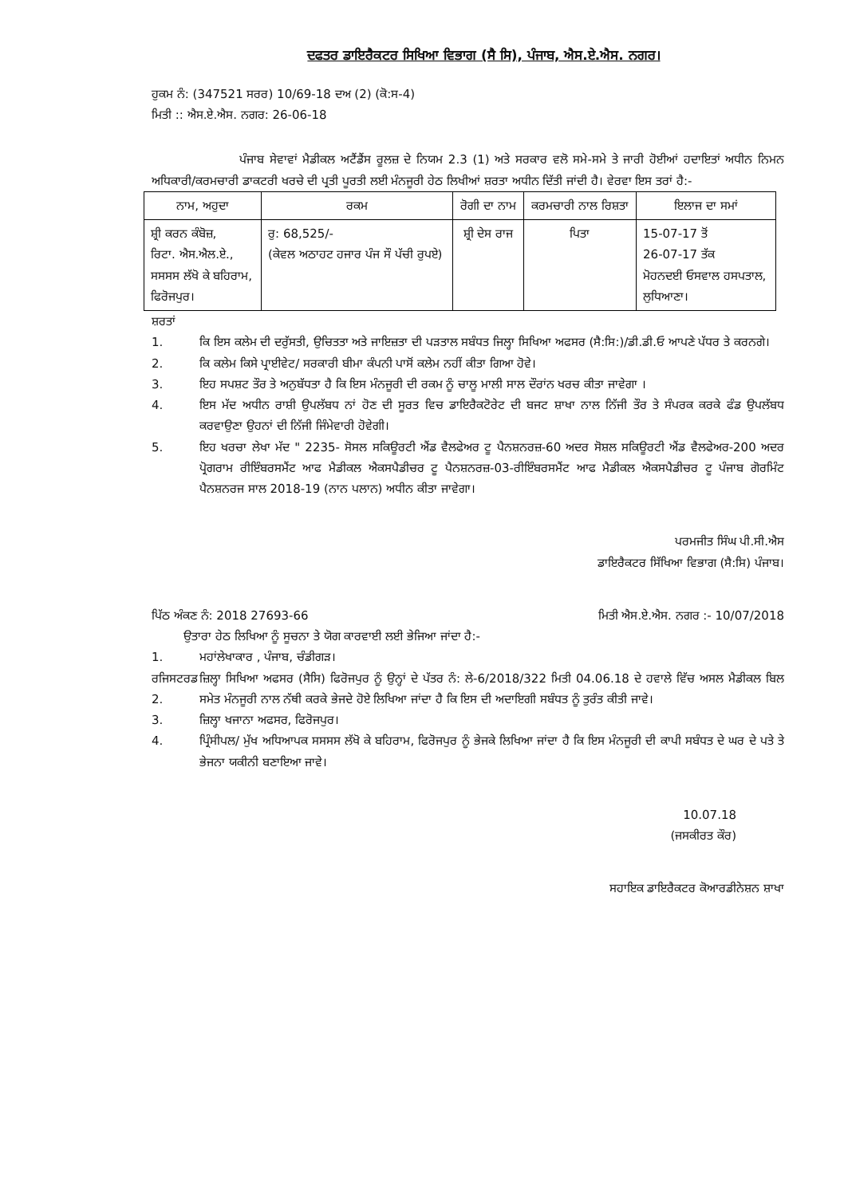ਦਫਤਰ ਡਾਇਰੈਕਟਰ ਸਿਖਿਆ ਵਿਭਾਗ (ਸੈ ਸਿ), ਪੰਜਾਬ, ਐਸ.ਏ.ਐਸ. ਨਗਰ।
ਹੁਕਮ ਨੰ: (347521 ਸਰਰ) 10/69-18 ਦਅ (2) (ਕੋ:ਸ-4)
ਮਿਤੀ :: ਐਸ.ਏ.ਐਸ. ਨਗਰ: 26-06-18
ਪੰਜਾਬ ਸੇਵਾਵਾਂ ਮੈਡੀਕਲ ਅਟੈਂਡੈਂਸ ਰੂਲਜ਼ ਦੇ ਨਿਯਮ 2.3 (1) ਅਤੇ ਸਰਕਾਰ ਵਲੋ ਸਮੇ-ਸਮੇ ਤੇ ਜਾਰੀ ਹੋਈਆਂ ਹਦਾਇਤਾਂ ਅਧੀਨ ਨਿਮਨ ਅਧਿਕਾਰੀ/ਕਰਮਚਾਰੀ ਡਾਕਟਰੀ ਖਰਚੇ ਦੀ ਪ੍ਰਤੀ ਪੂਰਤੀ ਲਈ ਮੰਨਜੂਰੀ ਹੇਠ ਲਿਖੀਆਂ ਸ਼ਰਤਾ ਅਧੀਨ ਦਿੱਤੀ ਜਾਂਦੀ ਹੈ। ਵੇਰਵਾ ਇਸ ਤਰਾਂ ਹੈ:-
| ਨਾਮ, ਅਹੁਦਾ | ਰਕਮ | ਰੋਗੀ ਦਾ ਨਾਮ | ਕਰਮਚਾਰੀ ਨਾਲ ਰਿਸ਼ਤਾ | ਇਲਾਜ ਦਾ ਸਮਾਂ |
| --- | --- | --- | --- | --- |
| ਸ਼੍ਰੀ ਕਰਨ ਕੰਬੋਜ਼, ਰਿਟਾ. ਐਸ.ਐਲ.ਏ., ਸਸਸਸ ਲੱਖੋ ਕੇ ਬਹਿਰਾਮ, ਫਿਰੋਜਪੁਰ। | ਰੁ: 68,525/- (ਕੇਵਲ ਅਠਾਹਟ ਹਜਾਰ ਪੰਜ ਸੌ ਪੱਚੀ ਰੁਪਏ) | ਸ਼੍ਰੀ ਦੇਸ ਰਾਜ | ਪਿਤਾ | 15-07-17 ਤੋਂ 26-07-17 ਤੱਕ ਮੋਹਨਦਈ ਓਸਵਾਲ ਹਸਪਤਾਲ, ਲੁਧਿਆਣਾ। |
ਸ਼ਰਤਾਂ
1. ਕਿ ਇਸ ਕਲੇਮ ਦੀ ਦਰੁੱਸਤੀ, ਉਚਿਤਤਾ ਅਤੇ ਜਾਇਜ਼ਤਾ ਦੀ ਪੜਤਾਲ ਸਬੰਧਤ ਜਿਲ੍ਹਾ ਸਿਖਿਆ ਅਫਸਰ (ਸੈ:ਸਿ:)/ਡੀ.ਡੀ.ਓ ਆਪਣੇ ਪੱਧਰ ਤੇ ਕਰਨਗੇ।
2. ਕਿ ਕਲੇਮ ਕਿਸੇ ਪ੍ਰਾਈਵੇਟ/ ਸਰਕਾਰੀ ਬੀਮਾ ਕੰਪਨੀ ਪਾਸੋਂ ਕਲੇਮ ਨਹੀਂ ਕੀਤਾ ਗਿਆ ਹੋਵੇ।
3. ਇਹ ਸਪਸ਼ਟ ਤੌਰ ਤੇ ਅਨੁਬੱਧਤਾ ਹੈ ਕਿ ਇਸ ਮੰਨਜੂਰੀ ਦੀ ਰਕਮ ਨੂੰ ਚਾਲੂ ਮਾਲੀ ਸਾਲ ਦੌਰਾਂਨ ਖਰਚ ਕੀਤਾ ਜਾਵੇਗਾ ।
4. ਇਸ ਮੱਦ ਅਧੀਨ ਰਾਸ਼ੀ ਉਪਲੱਬਧ ਨਾਂ ਹੋਣ ਦੀ ਸੂਰਤ ਵਿਚ ਡਾਇਰੈਕਟੋਰੇਟ ਦੀ ਬਜਟ ਸ਼ਾਖਾ ਨਾਲ ਨਿੱਜੀ ਤੌਰ ਤੇ ਸੰਪਰਕ ਕਰਕੇ ਫੰਡ ਉਪਲੱਬਧ ਕਰਵਾਉਣਾ ਉਹਨਾਂ ਦੀ ਨਿੱਜੀ ਜਿੰਮੇਵਾਰੀ ਹੋਵੇਗੀ।
5. ਇਹ ਖਰਚਾ ਲੇਖਾ ਮੱਦ " 2235- ਸੋਸਲ ਸਕਿਊਰਟੀ ਐਂਡ ਵੈਲਫੇਅਰ ਟੂ ਪੈਨਸ਼ਨਰਜ਼-60 ਅਦਰ ਸੋਸ਼ਲ ਸਕਿਊਰਟੀ ਐਂਡ ਵੈਲਫੇਅਰ-200 ਅਦਰ ਪ੍ਰੋਗਰਾਮ ਰੀਇੰਬਰਸਮੈਂਟ ਆਫ ਮੈਡੀਕਲ ਐਕਸਪੈਡੀਚਰ ਟੂ ਪੈਨਸ਼ਨਰਜ਼-03-ਰੀਇੰਬਰਸਮੈਂਟ ਆਫ ਮੈਡੀਕਲ ਐਕਸਪੈਡੀਚਰ ਟੂ ਪੰਜਾਬ ਗੋਰਮਿੰਟ ਪੈਨਸ਼ਨਰਜ ਸਾਲ 2018-19 (ਨਾਨ ਪਲਾਨ) ਅਧੀਨ ਕੀਤਾ ਜਾਵੇਗਾ।
ਪਰਮਜੀਤ ਸਿੰਘ ਪੀ.ਸੀ.ਐਸ
ਡਾਇਰੈਕਟਰ ਸਿੱਖਿਆ ਵਿਭਾਗ (ਸੈ:ਸਿ) ਪੰਜਾਬ।
ਪਿੱਠ ਅੰਕਣ ਨੰ: 2018 27693-66 ਮਿਤੀ ਐਸ.ਏ.ਐਸ. ਨਗਰ :- 10/07/2018
ਉਤਾਰਾ ਹੇਠ ਲਿਖਿਆ ਨੂੰ ਸੂਚਨਾ ਤੇ ਯੋਗ ਕਾਰਵਾਈ ਲਈ ਭੇਜਿਆ ਜਾਂਦਾ ਹੈ:-
1. ਮਹਾਂਲੇਖਾਕਾਰ , ਪੰਜਾਬ, ਚੰਡੀਗੜ।
ਰਜਿਸਟਰਡ 2. ਜ਼ਿਲ੍ਹਾ ਸਿਖਿਆ ਅਫਸਰ (ਸੈਸਿ) ਫਿਰੋਜਪੁਰ ਨੂੰ ਉਨ੍ਹਾਂ ਦੇ ਪੱਤਰ ਨੰ: ਲੇ-6/2018/322 ਮਿਤੀ 04.06.18 ਦੇ ਹਵਾਲੇ ਵਿੱਚ ਅਸਲ ਮੈਡੀਕਲ ਬਿਲ ਸਮੇਤ ਮੰਨਜੂਰੀ ਨਾਲ ਨੱਥੀ ਕਰਕੇ ਭੇਜਦੇ ਹੋਏ ਲਿਖਿਆ ਜਾਂਦਾ ਹੈ ਕਿ ਇਸ ਦੀ ਅਦਾਇਗੀ ਸਬੰਧਤ ਨੂੰ ਤੁਰੰਤ ਕੀਤੀ ਜਾਵੇ।
3. ਜ਼ਿਲ੍ਹਾ ਖਜਾਨਾ ਅਫਸਰ, ਫਿਰੋਜਪੁਰ।
4. ਪ੍ਰਿੰਸੀਪਲ/ ਮੁੱਖ ਅਧਿਆਪਕ ਸਸਸਸ ਲੱਖੋ ਕੇ ਬਹਿਰਾਮ, ਫਿਰੋਜਪੁਰ ਨੂੰ ਭੇਜਕੇ ਲਿਖਿਆ ਜਾਂਦਾ ਹੈ ਕਿ ਇਸ ਮੰਨਜੂਰੀ ਦੀ ਕਾਪੀ ਸਬੰਧਤ ਦੇ ਘਰ ਦੇ ਪਤੇ ਤੇ ਭੇਜਨਾ ਯਕੀਨੀ ਬਣਾਇਆ ਜਾਵੇ।
10.07.18
(ਜਸਕੀਰਤ ਕੌਰ)
ਸਹਾਇਕ ਡਾਇਰੈਕਟਰ ਕੋਆਰਡੀਨੇਸ਼ਨ ਸ਼ਾਖਾ